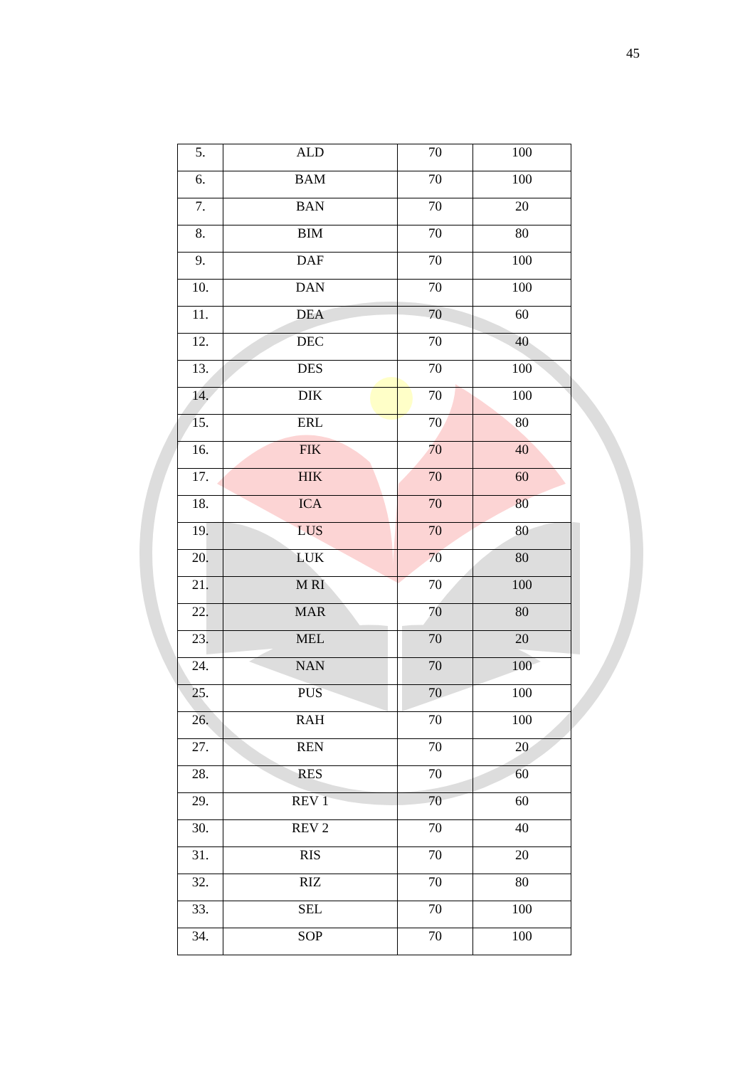45
| 5. | ALD | 70 | 100 |
| 6. | BAM | 70 | 100 |
| 7. | BAN | 70 | 20 |
| 8. | BIM | 70 | 80 |
| 9. | DAF | 70 | 100 |
| 10. | DAN | 70 | 100 |
| 11. | DEA | 70 | 60 |
| 12. | DEC | 70 | 40 |
| 13. | DES | 70 | 100 |
| 14. | DIK | 70 | 100 |
| 15. | ERL | 70 | 80 |
| 16. | FIK | 70 | 40 |
| 17. | HIK | 70 | 60 |
| 18. | ICA | 70 | 80 |
| 19. | LUS | 70 | 80 |
| 20. | LUK | 70 | 80 |
| 21. | M RI | 70 | 100 |
| 22. | MAR | 70 | 80 |
| 23. | MEL | 70 | 20 |
| 24. | NAN | 70 | 100 |
| 25. | PUS | 70 | 100 |
| 26. | RAH | 70 | 100 |
| 27. | REN | 70 | 20 |
| 28. | RES | 70 | 60 |
| 29. | REV 1 | 70 | 60 |
| 30. | REV 2 | 70 | 40 |
| 31. | RIS | 70 | 20 |
| 32. | RIZ | 70 | 80 |
| 33. | SEL | 70 | 100 |
| 34. | SOP | 70 | 100 |